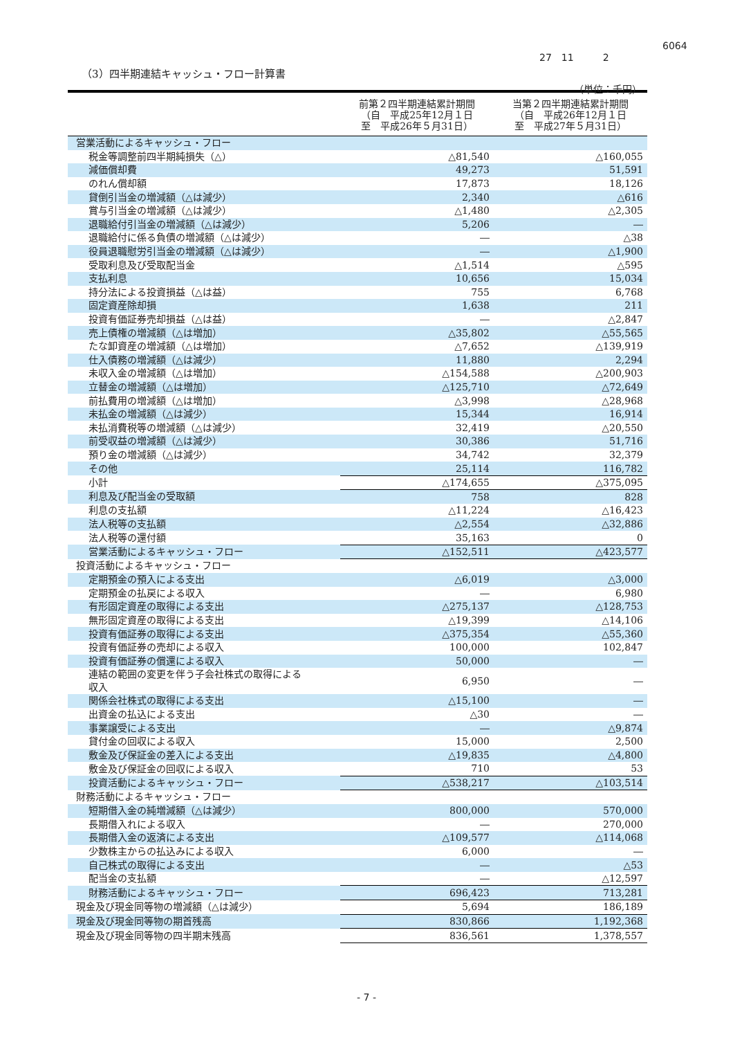6064
27　11　　　2
（3）四半期連結キャッシュ・フロー計算書
（単位：千円）
| | 前第２四半期連結累計期間 （自 平成25年12月１日 至 平成26年５月31日） | 当第２四半期連結累計期間 （自 平成26年12月１日 至 平成27年５月31日） |
| --- | --- | --- |
| 営業活動によるキャッシュ・フロー | | |
| 税金等調整前四半期純損失（△） | △81,540 | △160,055 |
| 減価償却費 | 49,273 | 51,591 |
| のれん償却額 | 17,873 | 18,126 |
| 貸倒引当金の増減額（△は減少） | 2,340 | △616 |
| 賞与引当金の増減額（△は減少） | △1,480 | △2,305 |
| 退職給付引当金の増減額（△は減少） | 5,206 | ― |
| 退職給付に係る負債の増減額（△は減少） | ― | △38 |
| 役員退職慰労引当金の増減額（△は減少） | ― | △1,900 |
| 受取利息及び受取配当金 | △1,514 | △595 |
| 支払利息 | 10,656 | 15,034 |
| 持分法による投資損益（△は益） | 755 | 6,768 |
| 固定資産除却損 | 1,638 | 211 |
| 投資有価証券売却損益（△は益） | ― | △2,847 |
| 売上債権の増減額（△は増加） | △35,802 | △55,565 |
| たな卸資産の増減額（△は増加） | △7,652 | △139,919 |
| 仕入債務の増減額（△は減少） | 11,880 | 2,294 |
| 未収入金の増減額（△は増加） | △154,588 | △200,903 |
| 立替金の増減額（△は増加） | △125,710 | △72,649 |
| 前払費用の増減額（△は増加） | △3,998 | △28,968 |
| 未払金の増減額（△は減少） | 15,344 | 16,914 |
| 未払消費税等の増減額（△は減少） | 32,419 | △20,550 |
| 前受収益の増減額（△は減少） | 30,386 | 51,716 |
| 預り金の増減額（△は減少） | 34,742 | 32,379 |
| その他 | 25,114 | 116,782 |
| 小計 | △174,655 | △375,095 |
| 利息及び配当金の受取額 | 758 | 828 |
| 利息の支払額 | △11,224 | △16,423 |
| 法人税等の支払額 | △2,554 | △32,886 |
| 法人税等の還付額 | 35,163 | 0 |
| 営業活動によるキャッシュ・フロー | △152,511 | △423,577 |
| 投資活動によるキャッシュ・フロー | | |
| 定期預金の預入による支出 | △6,019 | △3,000 |
| 定期預金の払戻による収入 | ― | 6,980 |
| 有形固定資産の取得による支出 | △275,137 | △128,753 |
| 無形固定資産の取得による支出 | △19,399 | △14,106 |
| 投資有価証券の取得による支出 | △375,354 | △55,360 |
| 投資有価証券の売却による収入 | 100,000 | 102,847 |
| 投資有価証券の償還による収入 | 50,000 | ― |
| 連結の範囲の変更を伴う子会社株式の取得による 収入 | 6,950 | ― |
| 関係会社株式の取得による支出 | △15,100 | ― |
| 出資金の払込による支出 | △30 | ― |
| 事業譲受による支出 | ― | △9,874 |
| 貸付金の回収による収入 | 15,000 | 2,500 |
| 敷金及び保証金の差入による支出 | △19,835 | △4,800 |
| 敷金及び保証金の回収による収入 | 710 | 53 |
| 投資活動によるキャッシュ・フロー | △538,217 | △103,514 |
| 財務活動によるキャッシュ・フロー | | |
| 短期借入金の純増減額（△は減少） | 800,000 | 570,000 |
| 長期借入れによる収入 | ― | 270,000 |
| 長期借入金の返済による支出 | △109,577 | △114,068 |
| 少数株主からの払込みによる収入 | 6,000 | ― |
| 自己株式の取得による支出 | ― | △53 |
| 配当金の支払額 | ― | △12,597 |
| 財務活動によるキャッシュ・フロー | 696,423 | 713,281 |
| 現金及び現金同等物の増減額（△は減少） | 5,694 | 186,189 |
| 現金及び現金同等物の期首残高 | 830,866 | 1,192,368 |
| 現金及び現金同等物の四半期末残高 | 836,561 | 1,378,557 |
- 7 -